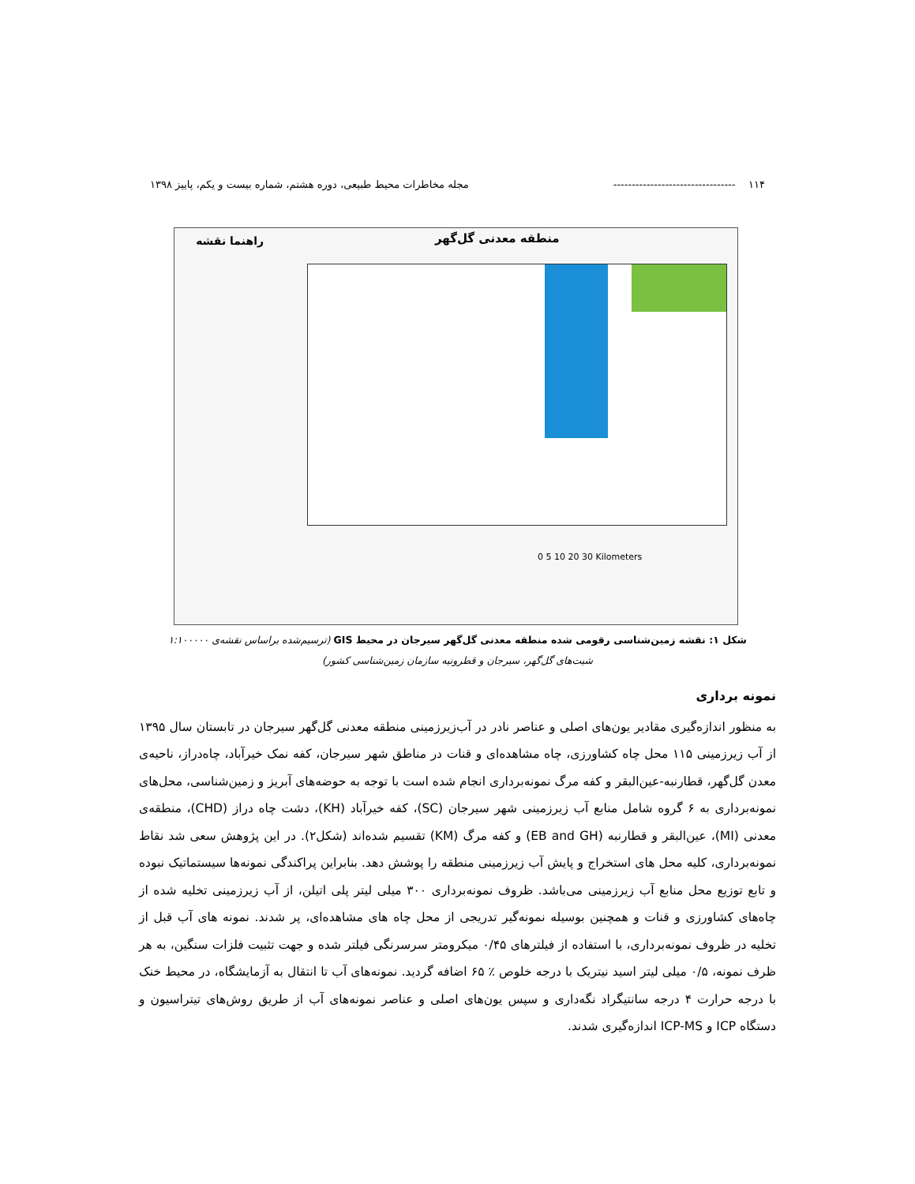۱۱۴ --------------------------------- مجله مخاطرات محیط طبیعی، دوره هشتم، شماره بیست و یکم، پاییز ۱۳۹۸
منطقه معدنی گل‌گهر راهنما نقشه
0 5 10 20 30 Kilometers
شکل ۱: نقشه زمین‌شناسی رقومی شده منطقه معدنی گل‌گهر سیرجان در محیط GIS (ترسیم‌شده براساس نقشه‌ی ۱:۱۰۰۰۰۰ شیت‌های گل‌گهر، سیرجان و قطرونیه سازمان زمین‌شناسی کشور)
نمونه برداری
به منظور اندازه‌گیری مقادیر یون‌های اصلی و عناصر نادر در آب‌زیرزمینی منطقه معدنی گل‌گهر سیرجان در تابستان سال ۱۳۹۵ از آب زیرزمینی ۱۱۵ محل چاه کشاورزی، چاه مشاهده‌ای و قنات در مناطق شهر سیرجان، کفه نمک خیرآباد، چاه‌دراز، ناحیه‌ی معدن گل‌گهر، قطارنبه-عین‌البقر و کفه مرگ نمونه‌برداری انجام شده است با توجه به حوضه‌های آبریز و زمین‌شناسی، محل‌های نمونه‌برداری به ۶ گروه شامل منابع آب زیرزمینی شهر سیرجان (SC)، کفه خیرآباد (KH)، دشت چاه دراز (CHD)، منطقه‌ی معدنی (MI)، عین‌البقر و قطارنبه (EB and GH) و کفه مرگ (KM) تقسیم شده‌اند (شکل۲). در این پژوهش سعی شد نقاط نمونه‌برداری، کلیه محل های استخراج و پایش آب زیرزمینی منطقه را پوشش دهد. بنابراین پراکندگی نمونه‌ها سیستماتیک نبوده و تابع توزیع محل منابع آب زیرزمینی می‌باشد. ظروف نمونه‌برداری ۳۰۰ میلی لیتر پلی اتیلن، از آب زیرزمینی تخلیه شده از چاه‌های کشاورزی و قنات و همچنین بوسیله نمونه‌گیر تدریجی از محل چاه های مشاهده‌ای، پر شدند. نمونه های آب قبل از تخلیه در ظروف نمونه‌برداری، با استفاده از فیلترهای ۰/۴۵ میکرومتر سرسرنگی فیلتر شده و جهت تثبیت فلزات سنگین، به هر ظرف نمونه، ۰/۵ میلی لیتر اسید نیتریک با درجه خلوص ٪ ۶۵ اضافه گردید. نمونه‌های آب تا انتقال به آزمایشگاه، در محیط خنک با درجه حرارت ۴ درجه سانتیگراد نگه‌داری و سپس یون‌های اصلی و عناصر نمونه‌های آب از طریق روش‌های تیتراسیون و دستگاه ICP و ICP-MS اندازه‌گیری شدند.